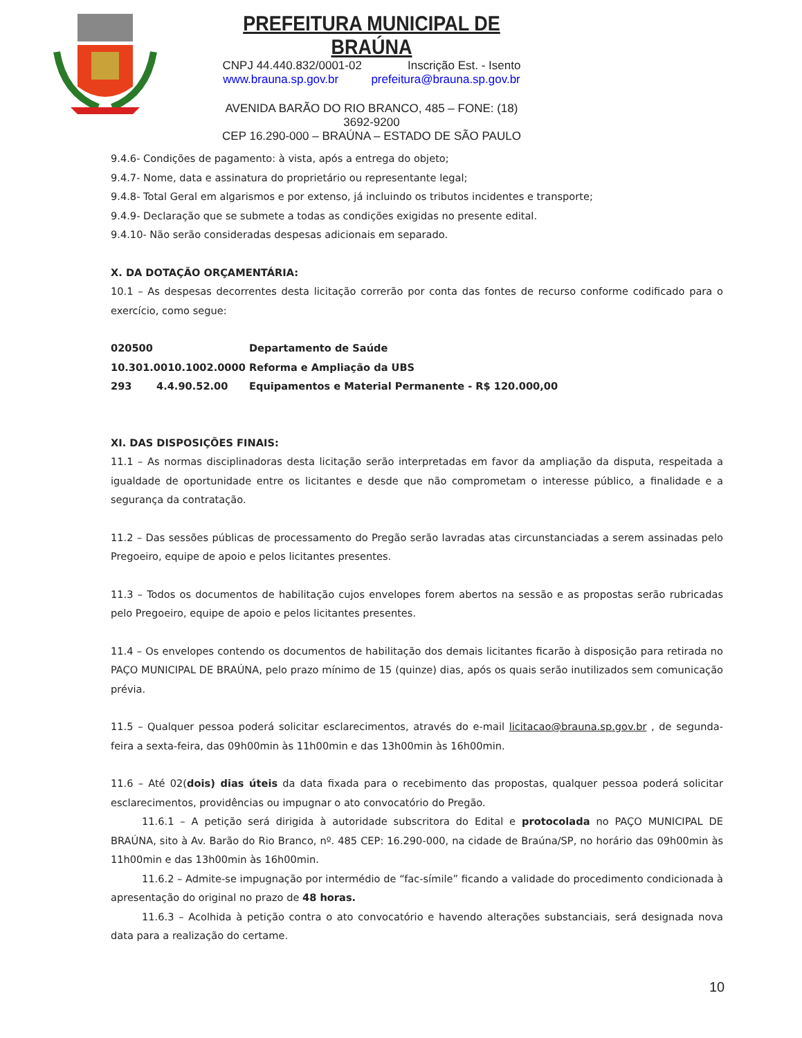PREFEITURA MUNICIPAL DE BRAÚNA
CNPJ 44.440.832/0001-02 Inscrição Est. - Isento
www.brauna.sp.gov.br prefeitura@brauna.sp.gov.br
AVENIDA BARÃO DO RIO BRANCO, 485 – FONE: (18) 3692-9200
CEP 16.290-000 – BRAÚNA – ESTADO DE SÃO PAULO
9.4.6- Condições de pagamento: à vista, após a entrega do objeto;
9.4.7- Nome, data e assinatura do proprietário ou representante legal;
9.4.8- Total Geral em algarismos e por extenso, já incluindo os tributos incidentes e transporte;
9.4.9- Declaração que se submete a todas as condições exigidas no presente edital.
9.4.10- Não serão consideradas despesas adicionais em separado.
X. DA DOTAÇÃO ORÇAMENTÁRIA:
10.1 – As despesas decorrentes desta licitação correrão por conta das fontes de recurso conforme codificado para o exercício, como segue:
| 020500 | | Departamento de Saúde |
| 10.301.0010.1002.0000 | | Reforma e Ampliação da UBS |
| 293 | 4.4.90.52.00 | Equipamentos e Material Permanente - R$ 120.000,00 |
XI. DAS DISPOSIÇÕES FINAIS:
11.1 – As normas disciplinadoras desta licitação serão interpretadas em favor da ampliação da disputa, respeitada a igualdade de oportunidade entre os licitantes e desde que não comprometam o interesse público, a finalidade e a segurança da contratação.
11.2 – Das sessões públicas de processamento do Pregão serão lavradas atas circunstanciadas a serem assinadas pelo Pregoeiro, equipe de apoio e pelos licitantes presentes.
11.3 – Todos os documentos de habilitação cujos envelopes forem abertos na sessão e as propostas serão rubricadas pelo Pregoeiro, equipe de apoio e pelos licitantes presentes.
11.4 – Os envelopes contendo os documentos de habilitação dos demais licitantes ficarão à disposição para retirada no PAÇO MUNICIPAL DE BRAÚNA, pelo prazo mínimo de 15 (quinze) dias, após os quais serão inutilizados sem comunicação prévia.
11.5 – Qualquer pessoa poderá solicitar esclarecimentos, através do e-mail licitacao@brauna.sp.gov.br , de segunda-feira a sexta-feira, das 09h00min às 11h00min e das 13h00min às 16h00min.
11.6 – Até 02(dois) dias úteis da data fixada para o recebimento das propostas, qualquer pessoa poderá solicitar esclarecimentos, providências ou impugnar o ato convocatório do Pregão.
11.6.1 – A petição será dirigida à autoridade subscritora do Edital e protocolada no PAÇO MUNICIPAL DE BRAÚNA, sito à Av. Barão do Rio Branco, nº. 485 CEP: 16.290-000, na cidade de Braúna/SP, no horário das 09h00min às 11h00min e das 13h00min às 16h00min.
11.6.2 – Admite-se impugnação por intermédio de “fac-símile” ficando a validade do procedimento condicionada à apresentação do original no prazo de 48 horas.
11.6.3 – Acolhida à petição contra o ato convocatório e havendo alterações substanciais, será designada nova data para a realização do certame.
10